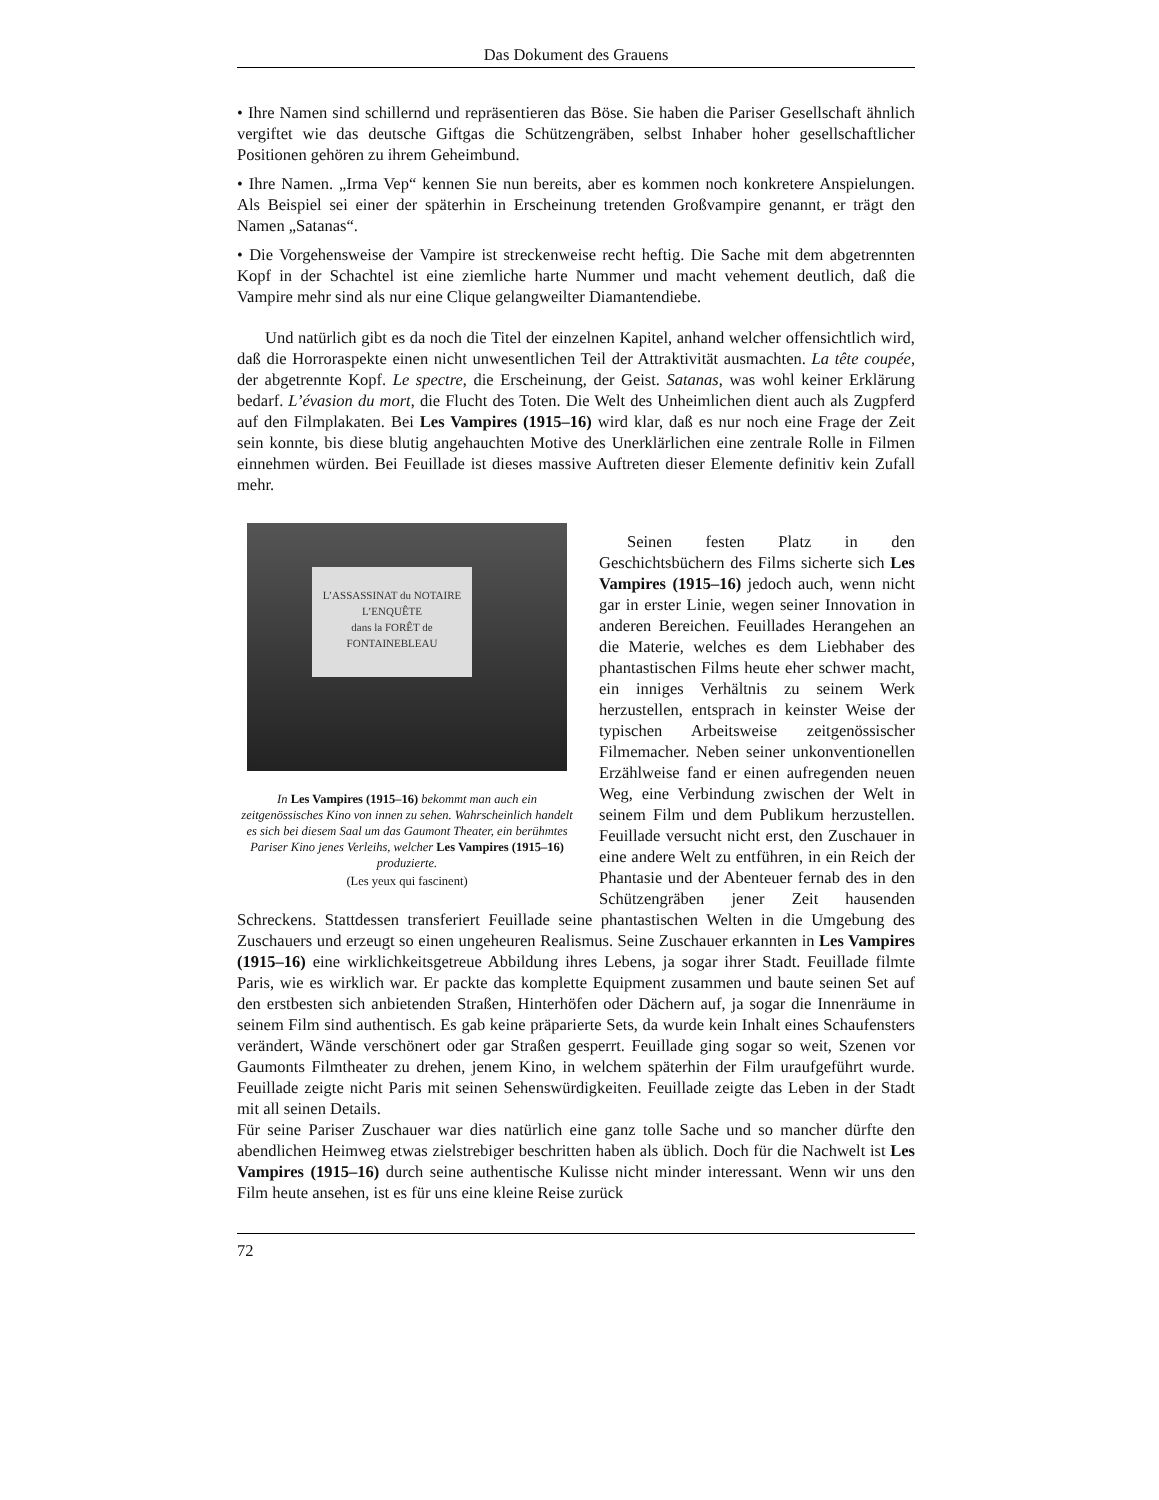Das Dokument des Grauens
• Ihre Namen sind schillernd und repräsentieren das Böse. Sie haben die Pariser Gesellschaft ähnlich vergiftet wie das deutsche Giftgas die Schützengräben, selbst Inhaber hoher gesellschaftlicher Positionen gehören zu ihrem Geheimbund.
• Ihre Namen. „Irma Vep“ kennen Sie nun bereits, aber es kommen noch konkretere Anspielungen. Als Beispiel sei einer der späterhin in Erscheinung tretenden Großvampire genannt, er trägt den Namen „Satanas“.
• Die Vorgehensweise der Vampire ist streckenweise recht heftig. Die Sache mit dem abgetrennten Kopf in der Schachtel ist eine ziemliche harte Nummer und macht vehement deutlich, daß die Vampire mehr sind als nur eine Clique gelangweilter Diamantendiebe.
Und natürlich gibt es da noch die Titel der einzelnen Kapitel, anhand welcher offensichtlich wird, daß die Horroraspekte einen nicht unwesentlichen Teil der Attraktivität ausmachten. La tête coupée, der abgetrennte Kopf. Le spectre, die Erscheinung, der Geist. Satanas, was wohl keiner Erklärung bedarf. L’évasion du mort, die Flucht des Toten. Die Welt des Unheimlichen dient auch als Zugpferd auf den Filmplakaten. Bei Les Vampires (1915–16) wird klar, daß es nur noch eine Frage der Zeit sein konnte, bis diese blutig angehauchten Motive des Unerklärlichen eine zentrale Rolle in Filmen einnehmen würden. Bei Feuillade ist dieses massive Auftreten dieser Elemente definitiv kein Zufall mehr.
L’ASSASSINAT du NOTAIRE
L’ENQUÊTE
dans la FORÊT de FONTAINEBLEAU
In Les Vampires (1915–16) bekommt man auch ein zeitgenössisches Kino von innen zu sehen. Wahrscheinlich handelt es sich bei diesem Saal um das Gaumont Theater, ein berühmtes Pariser Kino jenes Verleihs, welcher Les Vampires (1915–16) produzierte.
(Les yeux qui fascinent)
Seinen festen Platz in den Geschichtsbüchern des Films sicherte sich Les Vampires (1915–16) jedoch auch, wenn nicht gar in erster Linie, wegen seiner Innovation in anderen Bereichen. Feuillades Herangehen an die Materie, welches es dem Liebhaber des phantastischen Films heute eher schwer macht, ein inniges Verhältnis zu seinem Werk herzustellen, entsprach in keinster Weise der typischen Arbeitsweise zeitgenössischer Filmemacher. Neben seiner unkonventionellen Erzählweise fand er einen aufregenden neuen Weg, eine Verbindung zwischen der Welt in seinem Film und dem Publikum herzustellen. Feuillade versucht nicht erst, den Zuschauer in eine andere Welt zu entführen, in ein Reich der Phantasie und der Abenteuer fernab des in den Schützengräben jener Zeit hausenden Schreckens. Stattdessen transferiert Feuillade seine phantastischen Welten in die Umgebung des Zuschauers und erzeugt so einen ungeheuren Realismus. Seine Zuschauer erkannten in Les Vampires (1915–16) eine wirklichkeitsgetreue Abbildung ihres Lebens, ja sogar ihrer Stadt. Feuillade filmte Paris, wie es wirklich war. Er packte das komplette Equipment zusammen und baute seinen Set auf den erstbesten sich anbietenden Straßen, Hinterhöfen oder Dächern auf, ja sogar die Innenräume in seinem Film sind authentisch. Es gab keine präparierte Sets, da wurde kein Inhalt eines Schaufensters verändert, Wände verschönert oder gar Straßen gesperrt. Feuillade ging sogar so weit, Szenen vor Gaumonts Filmtheater zu drehen, jenem Kino, in welchem späterhin der Film uraufgeführt wurde. Feuillade zeigte nicht Paris mit seinen Sehenswürdigkeiten. Feuillade zeigte das Leben in der Stadt mit all seinen Details.
Für seine Pariser Zuschauer war dies natürlich eine ganz tolle Sache und so mancher dürfte den abendlichen Heimweg etwas zielstrebiger beschritten haben als üblich. Doch für die Nachwelt ist Les Vampires (1915–16) durch seine authentische Kulisse nicht minder interessant. Wenn wir uns den Film heute ansehen, ist es für uns eine kleine Reise zurück
72